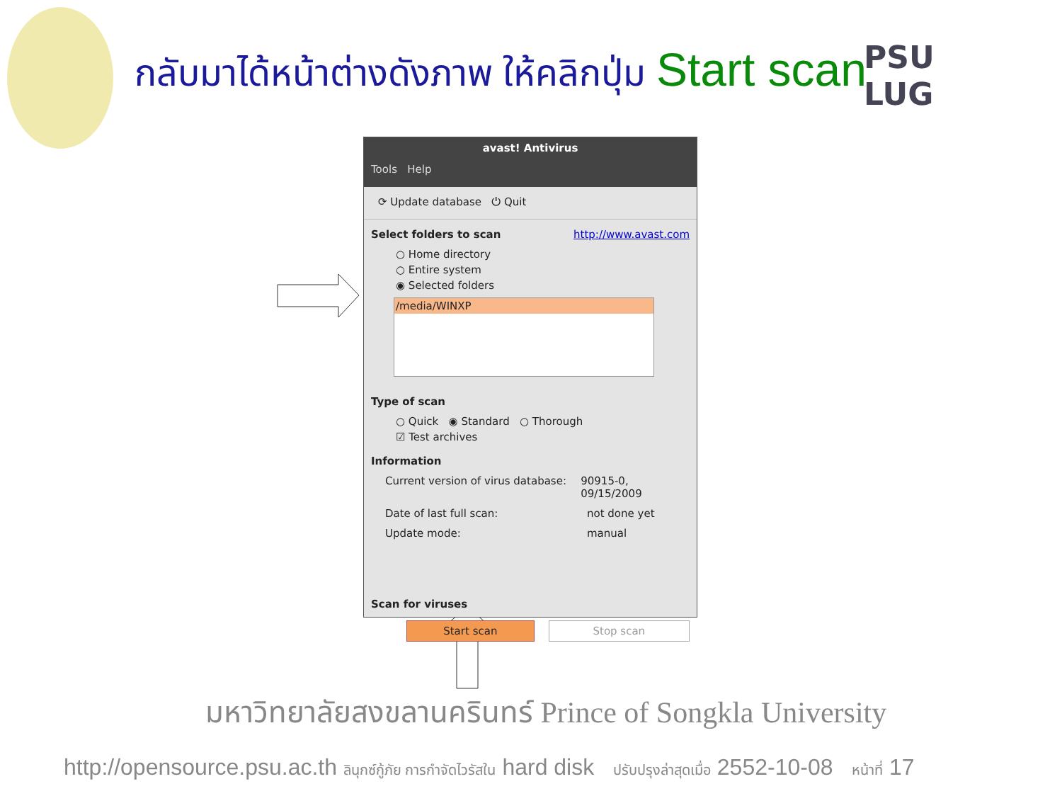กลับมาได้หน้าต่างดังภาพ ให้คลิกปุ่ม Start scan
PSU
LUG
avast! Antivirus
Tools Help
⟳ Update database ⏻ Quit
Select folders to scan http://www.avast.com
○ Home directory
○ Entire system
◉ Selected folders
/media/WINXP
Type of scan
○ Quick ◉ Standard ○ Thorough
☑ Test archives
Information
Current version of virus database:
90915-0, 09/15/2009
Date of last full scan: not done yet
Update mode: manual
Scan for viruses
Start scan Stop scan
มหาวิทยาลัยสงขลานครินทร์ Prince of Songkla University
http://opensource.psu.ac.th ลินุกซ์กู้ภัย การกำจัดไวรัสใน hard disk ปรับปรุงล่าสุดเมื่อ 2552-10-08 หน้าที่ 17